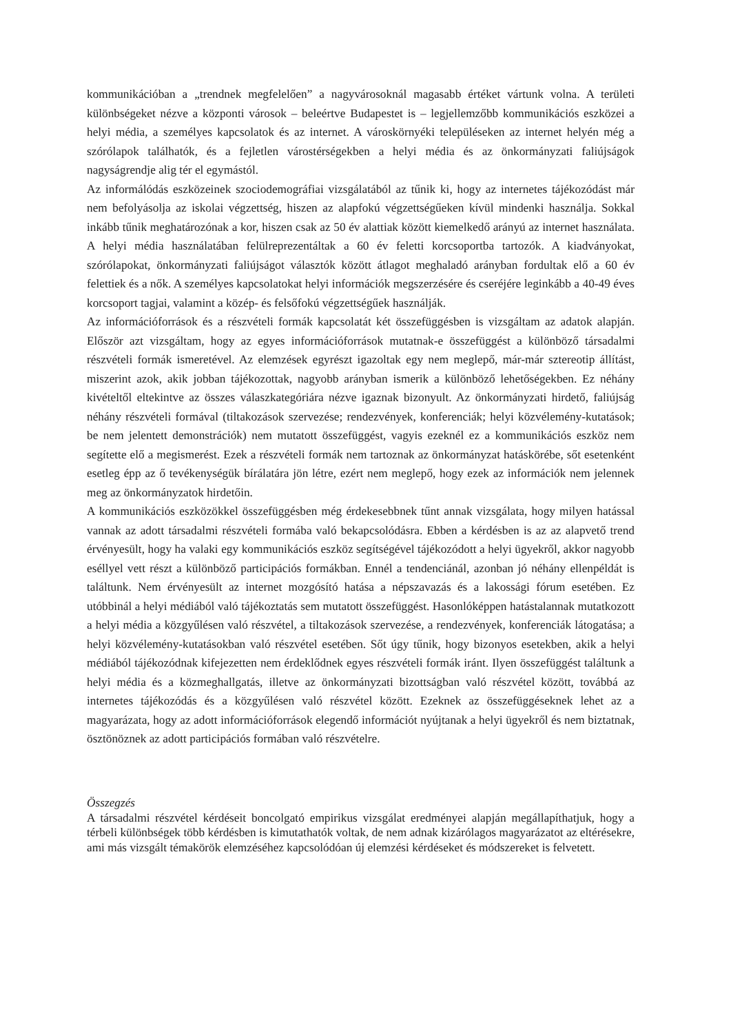kommunikációban a „trendnek megfelelően” a nagyvárosoknál magasabb értéket vártunk volna. A területi különbségeket nézve a központi városok – beleértve Budapestet is – legjellemzőbb kommunikációs eszközei a helyi média, a személyes kapcsolatok és az internet. A városkörnyéki településeken az internet helyén még a szórólapok találhatók, és a fejletlen várostérségekben a helyi média és az önkormányzati faliújságok nagyságrendje alig tér el egymástól.
Az informálódás eszközeinek szociodemográfiai vizsgálatából az tűnik ki, hogy az internetes tájékozódást már nem befolyásolja az iskolai végzettség, hiszen az alapfokú végzettségűeken kívül mindenki használja. Sokkal inkább tűnik meghatározónak a kor, hiszen csak az 50 év alattiak között kiemelkedő arányú az internet használata. A helyi média használatában felülreprezentáltak a 60 év feletti korcsoportba tartozók. A kiadványokat, szórólapokat, önkormányzati faliújságot választók között átlagot meghaladó arányban fordultak elő a 60 év felettiek és a nők. A személyes kapcsolatokat helyi információk megszerzésére és cseréjére leginkább a 40-49 éves korcsoport tagjai, valamint a közép- és felsőfokú végzettségűek használják.
Az információforrások és a részvételi formák kapcsolatát két összefüggésben is vizsgáltam az adatok alapján. Először azt vizsgáltam, hogy az egyes információforrások mutatnak-e összefüggést a különböző társadalmi részvételi formák ismeretével. Az elemzések egyrészt igazoltak egy nem meglepő, már-már sztereotip állítást, miszerint azok, akik jobban tájékozottak, nagyobb arányban ismerik a különböző lehetőségekben. Ez néhány kivételtől eltekintve az összes válaszkategóriára nézve igaznak bizonyult. Az önkormányzati hirdető, faliújság néhány részvételi formával (tiltakozások szervezése; rendezvények, konferenciák; helyi közvélemény-kutatások; be nem jelentett demonstrációk) nem mutatott összefüggést, vagyis ezeknél ez a kommunikációs eszköz nem segítette elő a megismerést. Ezek a részvételi formák nem tartoznak az önkormányzat hatáskörébe, sőt esetenként esetleg épp az ő tevékenységük bírálatára jön létre, ezért nem meglepő, hogy ezek az információk nem jelennek meg az önkormányzatok hirdetőin.
A kommunikációs eszközökkel összefüggésben még érdekesebbnek tűnt annak vizsgálata, hogy milyen hatással vannak az adott társadalmi részvételi formába való bekapcsolódásra. Ebben a kérdésben is az az alapvető trend érvényesült, hogy ha valaki egy kommunikációs eszköz segítségével tájékozódott a helyi ügyekről, akkor nagyobb eséllyel vett részt a különböző participációs formákban. Ennél a tendenciánál, azonban jó néhány ellenpéldát is találtunk. Nem érvényesült az internet mozgósító hatása a népszavazás és a lakossági fórum esetében. Ez utóbbinál a helyi médiából való tájékoztatás sem mutatott összefüggést. Hasonlóképpen hatástalannak mutatkozott a helyi média a közgyűlésen való részvétel, a tiltakozások szervezése, a rendezvények, konferenciák látogatása; a helyi közvélemény-kutatásokban való részvétel esetében. Sőt úgy tűnik, hogy bizonyos esetekben, akik a helyi médiából tájékozódnak kifejezetten nem érdeklődnek egyes részvételi formák iránt. Ilyen összefüggést találtunk a helyi média és a közmeghallgatás, illetve az önkormányzati bizottságban való részvétel között, továbbá az internetes tájékozódás és a közgyűlésen való részvétel között. Ezeknek az összefüggéseknek lehet az a magyarázata, hogy az adott információforrások elegendő információt nyújtanak a helyi ügyekről és nem biztatnak, ösztönöznek az adott participációs formában való részvételre.
Összegzés
A társadalmi részvétel kérdéseit boncolgató empirikus vizsgálat eredményei alapján megállapíthatjuk, hogy a térbeli különbségek több kérdésben is kimutathatók voltak, de nem adnak kizárólagos magyarázatot az eltérésekre, ami más vizsgált témakörök elemzéséhez kapcsolódóan új elemzési kérdéseket és módszereket is felvetett.